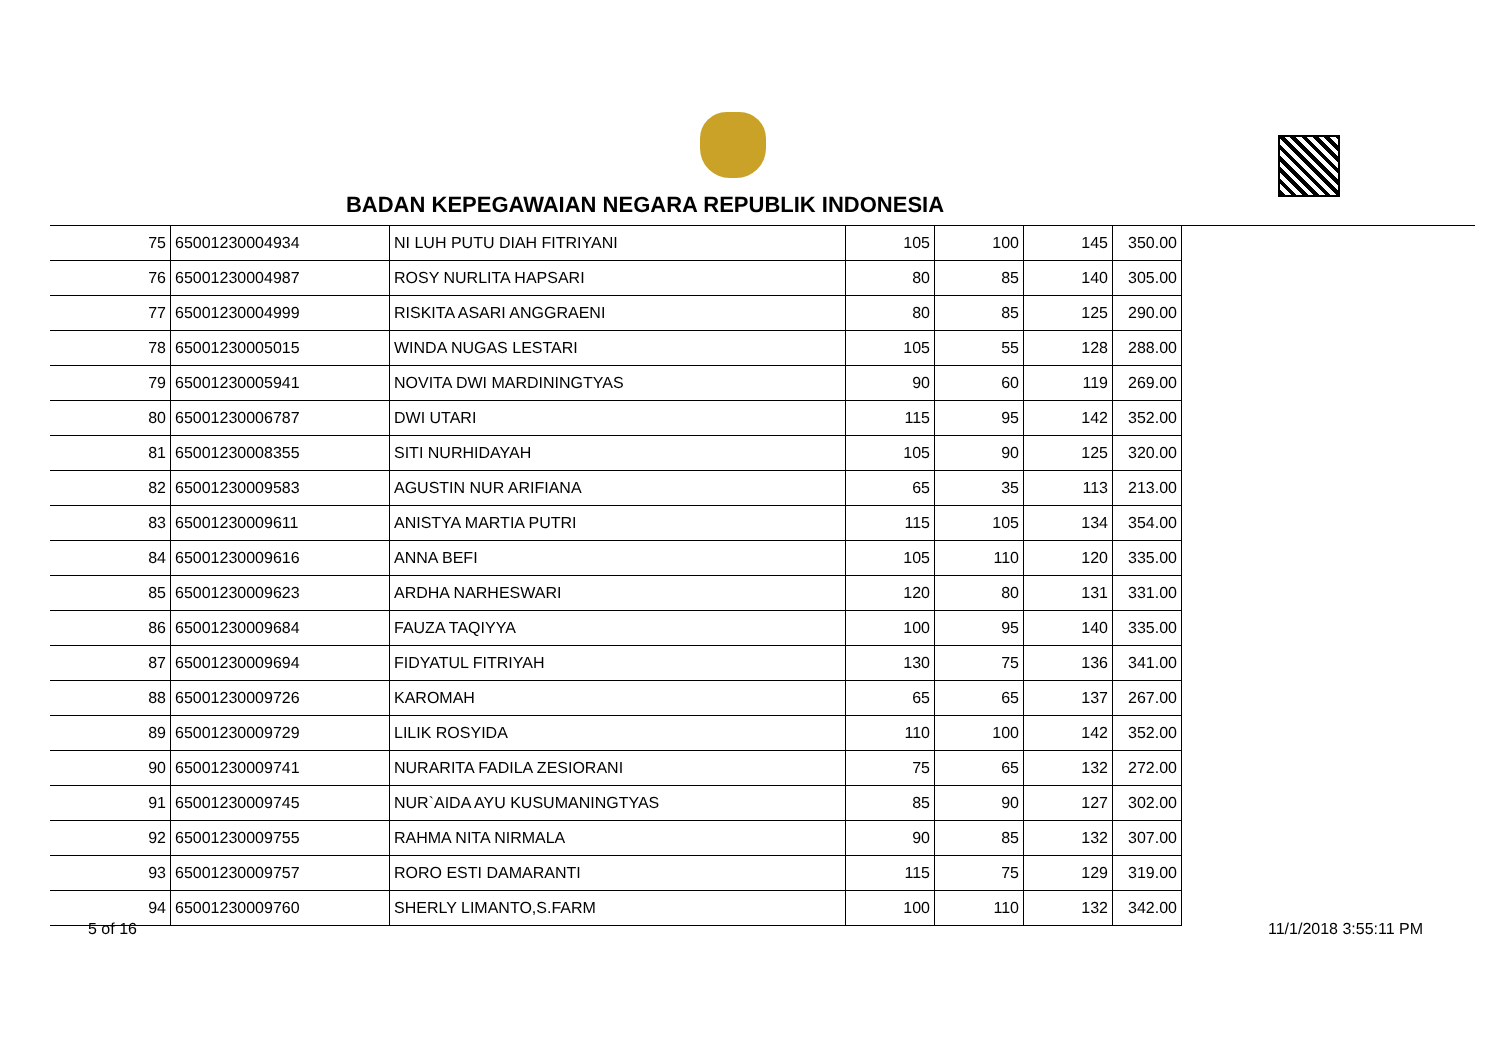BADAN KEPEGAWAIAN NEGARA REPUBLIK INDONESIA
| 75 | 65001230004934 | NI LUH PUTU DIAH FITRIYANI | 105 | 100 | 145 | 350.00 |
| 76 | 65001230004987 | ROSY NURLITA HAPSARI | 80 | 85 | 140 | 305.00 |
| 77 | 65001230004999 | RISKITA ASARI ANGGRAENI | 80 | 85 | 125 | 290.00 |
| 78 | 65001230005015 | WINDA NUGAS LESTARI | 105 | 55 | 128 | 288.00 |
| 79 | 65001230005941 | NOVITA DWI MARDININGTYAS | 90 | 60 | 119 | 269.00 |
| 80 | 65001230006787 | DWI UTARI | 115 | 95 | 142 | 352.00 |
| 81 | 65001230008355 | SITI NURHIDAYAH | 105 | 90 | 125 | 320.00 |
| 82 | 65001230009583 | AGUSTIN NUR ARIFIANA | 65 | 35 | 113 | 213.00 |
| 83 | 65001230009611 | ANISTYA MARTIA PUTRI | 115 | 105 | 134 | 354.00 |
| 84 | 65001230009616 | ANNA BEFI | 105 | 110 | 120 | 335.00 |
| 85 | 65001230009623 | ARDHA NARHESWARI | 120 | 80 | 131 | 331.00 |
| 86 | 65001230009684 | FAUZA TAQIYYA | 100 | 95 | 140 | 335.00 |
| 87 | 65001230009694 | FIDYATUL FITRIYAH | 130 | 75 | 136 | 341.00 |
| 88 | 65001230009726 | KAROMAH | 65 | 65 | 137 | 267.00 |
| 89 | 65001230009729 | LILIK ROSYIDA | 110 | 100 | 142 | 352.00 |
| 90 | 65001230009741 | NURARITA FADILA ZESIORANI | 75 | 65 | 132 | 272.00 |
| 91 | 65001230009745 | NUR`AIDA AYU KUSUMANINGTYAS | 85 | 90 | 127 | 302.00 |
| 92 | 65001230009755 | RAHMA NITA NIRMALA | 90 | 85 | 132 | 307.00 |
| 93 | 65001230009757 | RORO ESTI DAMARANTI | 115 | 75 | 129 | 319.00 |
| 94 | 65001230009760 | SHERLY LIMANTO,S.FARM | 100 | 110 | 132 | 342.00 |
5 of 16 11/1/2018 3:55:11 PM